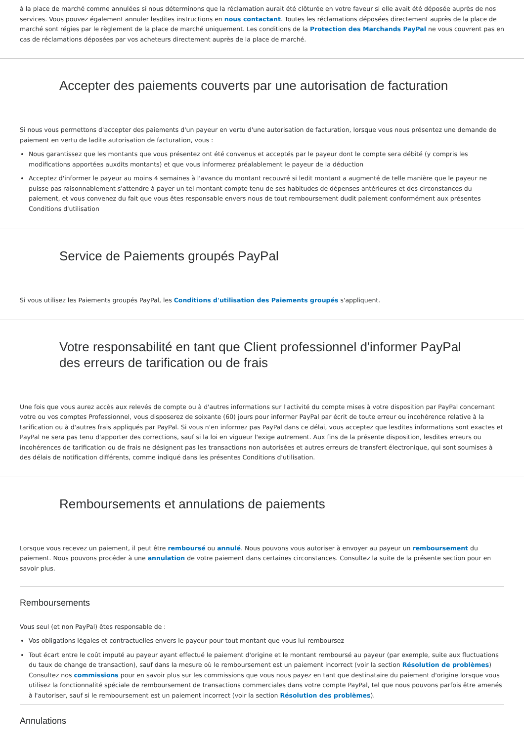à la place de marché comme annulées si nous déterminons que la réclamation aurait été clôturée en votre faveur si elle avait été déposée auprès de nos services. Vous pouvez également annuler lesdites instructions en nous contactant. Toutes les réclamations déposées directement auprès de la place de marché sont régies par le règlement de la place de marché uniquement. Les conditions de la Protection des Marchands PayPal ne vous couvrent pas en cas de réclamations déposées par vos acheteurs directement auprès de la place de marché.
Accepter des paiements couverts par une autorisation de facturation
Si nous vous permettons d'accepter des paiements d'un payeur en vertu d'une autorisation de facturation, lorsque vous nous présentez une demande de paiement en vertu de ladite autorisation de facturation, vous :
Nous garantissez que les montants que vous présentez ont été convenus et acceptés par le payeur dont le compte sera débité (y compris les modifications apportées auxdits montants) et que vous informerez préalablement le payeur de la déduction
Acceptez d'informer le payeur au moins 4 semaines à l'avance du montant recouvré si ledit montant a augmenté de telle manière que le payeur ne puisse pas raisonnablement s'attendre à payer un tel montant compte tenu de ses habitudes de dépenses antérieures et des circonstances du paiement, et vous convenez du fait que vous êtes responsable envers nous de tout remboursement dudit paiement conformément aux présentes Conditions d'utilisation
Service de Paiements groupés PayPal
Si vous utilisez les Paiements groupés PayPal, les Conditions d'utilisation des Paiements groupés s'appliquent.
Votre responsabilité en tant que Client professionnel d'informer PayPal des erreurs de tarification ou de frais
Une fois que vous aurez accès aux relevés de compte ou à d'autres informations sur l'activité du compte mises à votre disposition par PayPal concernant votre ou vos comptes Professionnel, vous disposerez de soixante (60) jours pour informer PayPal par écrit de toute erreur ou incohérence relative à la tarification ou à d'autres frais appliqués par PayPal. Si vous n'en informez pas PayPal dans ce délai, vous acceptez que lesdites informations sont exactes et PayPal ne sera pas tenu d'apporter des corrections, sauf si la loi en vigueur l'exige autrement. Aux fins de la présente disposition, lesdites erreurs ou incohérences de tarification ou de frais ne désignent pas les transactions non autorisées et autres erreurs de transfert électronique, qui sont soumises à des délais de notification différents, comme indiqué dans les présentes Conditions d'utilisation.
Remboursements et annulations de paiements
Lorsque vous recevez un paiement, il peut être remboursé ou annulé. Nous pouvons vous autoriser à envoyer au payeur un remboursement du paiement. Nous pouvons procéder à une annulation de votre paiement dans certaines circonstances. Consultez la suite de la présente section pour en savoir plus.
Remboursements
Vous seul (et non PayPal) êtes responsable de :
Vos obligations légales et contractuelles envers le payeur pour tout montant que vous lui remboursez
Tout écart entre le coût imputé au payeur ayant effectué le paiement d'origine et le montant remboursé au payeur (par exemple, suite aux fluctuations du taux de change de transaction), sauf dans la mesure où le remboursement est un paiement incorrect (voir la section Résolution de problèmes)
Consultez nos commissions pour en savoir plus sur les commissions que vous nous payez en tant que destinataire du paiement d'origine lorsque vous utilisez la fonctionnalité spéciale de remboursement de transactions commerciales dans votre compte PayPal, tel que nous pouvons parfois être amenés à l'autoriser, sauf si le remboursement est un paiement incorrect (voir la section Résolution des problèmes).
Annulations